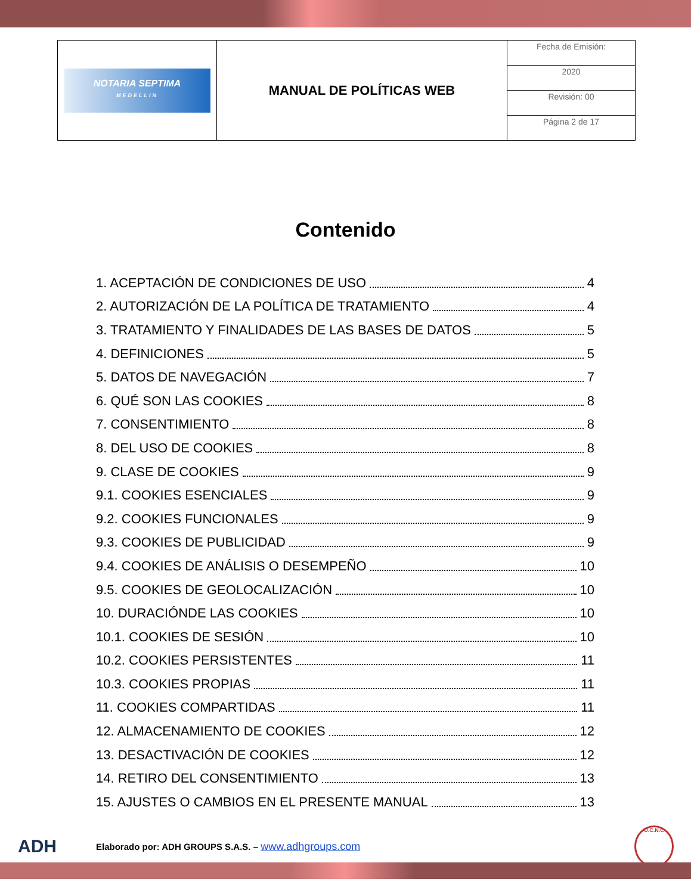| NOTARIA SEPTIMA MEDELLIN | MANUAL DE POLÍTICAS WEB | Fecha de Emisión: |
| | | 2020 |
| | | Revisión: 00 |
| | | Página 2 de 17 |
Contenido
1. ACEPTACIÓN DE CONDICIONES DE USO 4
2. AUTORIZACIÓN DE LA POLÍTICA DE TRATAMIENTO 4
3. TRATAMIENTO Y FINALIDADES DE LAS BASES DE DATOS 5
4. DEFINICIONES 5
5. DATOS DE NAVEGACIÓN 7
6. QUÉ SON LAS COOKIES 8
7. CONSENTIMIENTO 8
8. DEL USO DE COOKIES 8
9. CLASE DE COOKIES 9
9.1. COOKIES ESENCIALES 9
9.2. COOKIES FUNCIONALES 9
9.3. COOKIES DE PUBLICIDAD 9
9.4. COOKIES DE ANÁLISIS O DESEMPEÑO 10
9.5. COOKIES DE GEOLOCALIZACIÓN 10
10. DURACIÓNDE LAS COOKIES 10
10.1. COOKIES DE SESIÓN 10
10.2. COOKIES PERSISTENTES 11
10.3. COOKIES PROPIAS 11
11. COOKIES COMPARTIDAS 11
12. ALMACENAMIENTO DE COOKIES 12
13. DESACTIVACIÓN DE COOKIES 12
14. RETIRO DEL CONSENTIMIENTO 13
15. AJUSTES O CAMBIOS EN EL PRESENTE MANUAL 13
ADH Elaborado por: ADH GROUPS S.A.S. – www.adhgroups.com U.C.N.C